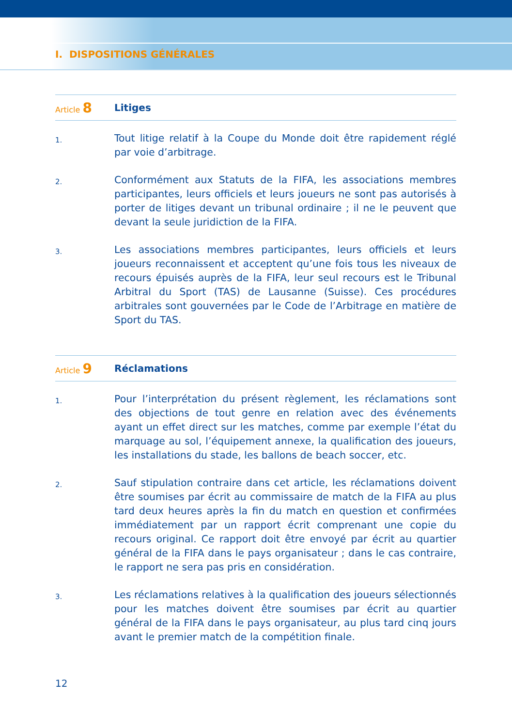I. DISPOSITIONS GÉNÉRALES
Article 8
Litiges
1.
Tout litige relatif à la Coupe du Monde doit être rapidement réglé par voie d’arbitrage.
2.
Conformément aux Statuts de la FIFA, les associations membres participantes, leurs officiels et leurs joueurs ne sont pas autorisés à porter de litiges devant un tribunal ordinaire ; il ne le peuvent que devant la seule juridiction de la FIFA.
3.
Les associations membres participantes, leurs officiels et leurs joueurs reconnaissent et acceptent qu’une fois tous les niveaux de recours épuisés auprès de la FIFA, leur seul recours est le Tribunal Arbitral du Sport (TAS) de Lausanne (Suisse). Ces procédures arbitrales sont gouvernées par le Code de l’Arbitrage en matière de Sport du TAS.
Article 9
Réclamations
1.
Pour l’interprétation du présent règlement, les réclamations sont des objections de tout genre en relation avec des événements ayant un effet direct sur les matches, comme par exemple l’état du marquage au sol, l’équipement annexe, la qualification des joueurs, les installations du stade, les ballons de beach soccer, etc.
2.
Sauf stipulation contraire dans cet article, les réclamations doivent être soumises par écrit au commissaire de match de la FIFA au plus tard deux heures après la fin du match en question et confirmées immédiatement par un rapport écrit comprenant une copie du recours original. Ce rapport doit être envoyé par écrit au quartier général de la FIFA dans le pays organisateur ; dans le cas contraire, le rapport ne sera pas pris en considération.
3.
Les réclamations relatives à la qualification des joueurs sélectionnés pour les matches doivent être soumises par écrit au quartier général de la FIFA dans le pays organisateur, au plus tard cinq jours avant le premier match de la compétition finale.
12